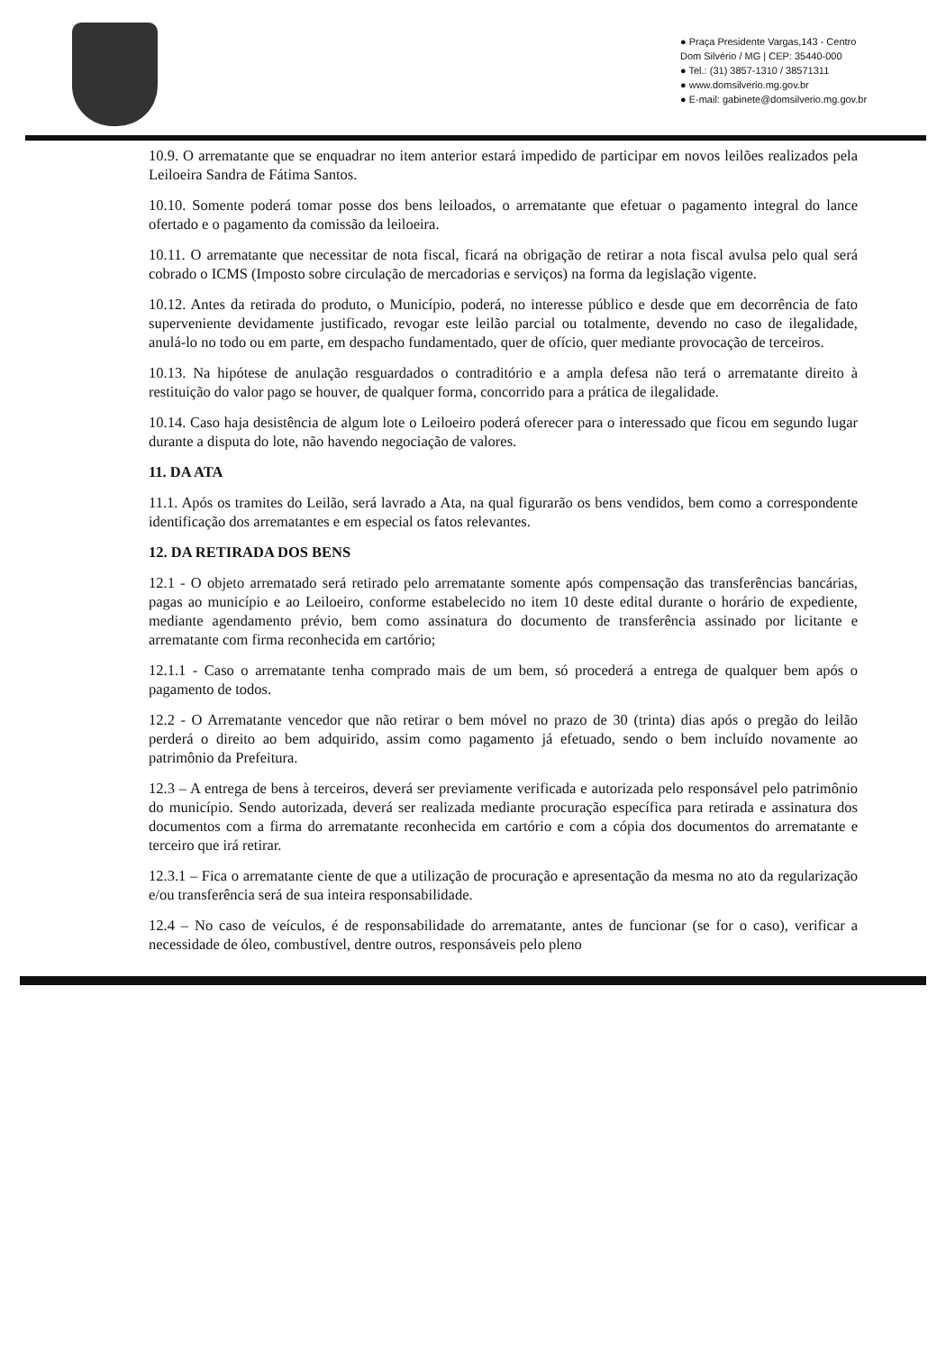● Praça Presidente Vargas,143 - Centro
Dom Silvério / MG | CEP: 35440-000
● Tel.: (31) 3857-1310 / 38571311
● www.domsilverio.mg.gov.br
● E-mail: gabinete@domsilverio.mg.gov.br
10.9. O arrematante que se enquadrar no item anterior estará impedido de participar em novos leilões realizados pela Leiloeira Sandra de Fátima Santos.
10.10. Somente poderá tomar posse dos bens leiloados, o arrematante que efetuar o pagamento integral do lance ofertado e o pagamento da comissão da leiloeira.
10.11. O arrematante que necessitar de nota fiscal, ficará na obrigação de retirar a nota fiscal avulsa pelo qual será cobrado o ICMS (Imposto sobre circulação de mercadorias e serviços) na forma da legislação vigente.
10.12. Antes da retirada do produto, o Município, poderá, no interesse público e desde que em decorrência de fato superveniente devidamente justificado, revogar este leilão parcial ou totalmente, devendo no caso de ilegalidade, anulá-lo no todo ou em parte, em despacho fundamentado, quer de ofício, quer mediante provocação de terceiros.
10.13. Na hipótese de anulação resguardados o contraditório e a ampla defesa não terá o arrematante direito à restituição do valor pago se houver, de qualquer forma, concorrido para a prática de ilegalidade.
10.14. Caso haja desistência de algum lote o Leiloeiro poderá oferecer para o interessado que ficou em segundo lugar durante a disputa do lote, não havendo negociação de valores.
11. DA ATA
11.1. Após os tramites do Leilão, será lavrado a Ata, na qual figurarão os bens vendidos, bem como a correspondente identificação dos arrematantes e em especial os fatos relevantes.
12. DA RETIRADA DOS BENS
12.1 - O objeto arrematado será retirado pelo arrematante somente após compensação das transferências bancárias, pagas ao município e ao Leiloeiro, conforme estabelecido no item 10 deste edital durante o horário de expediente, mediante agendamento prévio, bem como assinatura do documento de transferência assinado por licitante e arrematante com firma reconhecida em cartório;
12.1.1 - Caso o arrematante tenha comprado mais de um bem, só procederá a entrega de qualquer bem após o pagamento de todos.
12.2 - O Arrematante vencedor que não retirar o bem móvel no prazo de 30 (trinta) dias após o pregão do leilão perderá o direito ao bem adquirido, assim como pagamento já efetuado, sendo o bem incluído novamente ao patrimônio da Prefeitura.
12.3 – A entrega de bens à terceiros, deverá ser previamente verificada e autorizada pelo responsável pelo patrimônio do município. Sendo autorizada, deverá ser realizada mediante procuração específica para retirada e assinatura dos documentos com a firma do arrematante reconhecida em cartório e com a cópia dos documentos do arrematante e terceiro que irá retirar.
12.3.1 – Fica o arrematante ciente de que a utilização de procuração e apresentação da mesma no ato da regularização e/ou transferência será de sua inteira responsabilidade.
12.4 – No caso de veículos, é de responsabilidade do arrematante, antes de funcionar (se for o caso), verificar a necessidade de óleo, combustível, dentre outros, responsáveis pelo pleno